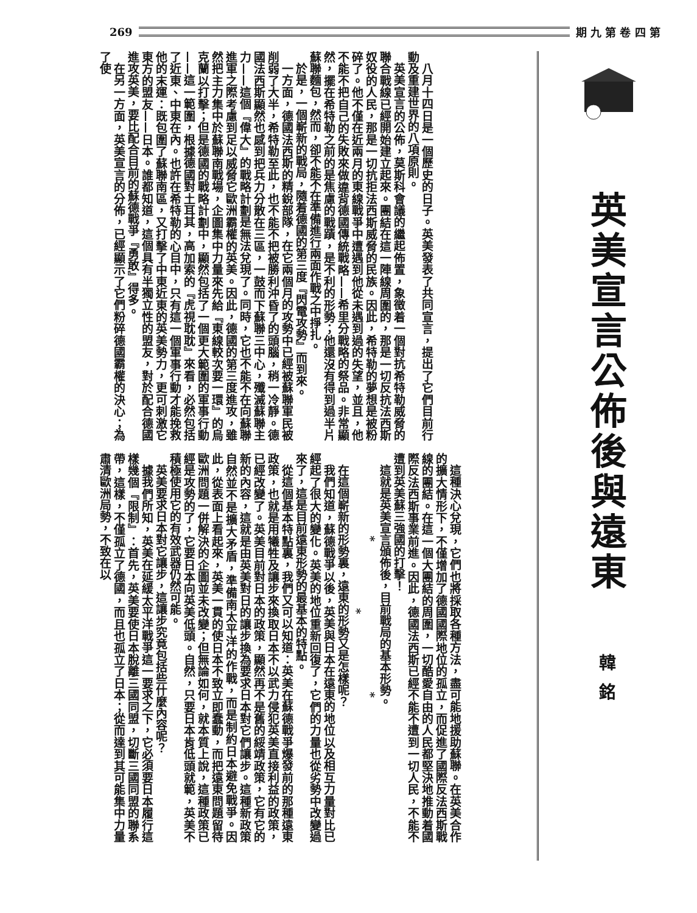269 期 九 第 卷 四 第
英美宣言公佈後與遠東
韓銘
八月十四日是一個歷史的日子。英美發表了共同宣言，提出了它們目前行動及重建世界的八項原則。
英美宣言的公佈，莫斯科會議的繼起佈置，象徵着一個對抗希特勒威脅的聯合戰線已經開始建立起來。團結在這一陣線周圍的，那是一切反抗法西斯奴役的人民，那是一切抗拒法西斯威脅的民族。因此，希特勒的夢想是被粉碎了。他不僅在近兩月的東線戰爭中遭遇到他從未遇到過的失望，並且，他不能不把自己的失敗來做違背德國傳統戰略——希里分戰略的祭品。非常顯然，擺在希特勒之前的是焦慮的戰蹟，是不利的形勢；他還沒有得到過半片蘇聯麵包，然而，卻不能不在準備進行兩面作戰之中掙扎。
於是，一個嶄新的戰局，隨着德國的第三度『閃電攻勢』而到來。
一方面，德國法西斯的精銳部隊，在它兩個月的攻勢中已經被蘇聯軍民被削弱了大半，希特勒至此，也不能不把被勝利沖昏了的頭腦，稍一冷靜。德國法西斯顯然也感到把兵力分散在三區，一鼓而下蘇聯三中心，殲滅蘇聯主力——這個『偉大』的戰略計劃是無法兌現了。同時，它也不能不在向蘇聯進軍之際考慮到足以威脅它歐洲霸權的英美。因此，德國的第三度進攻，雖然把主力集中於蘇聯南戰場，企圖集中力量來先給『東線較次要一環』的烏克蘭以打擊；但是德國的戰略計劃中，顯然包括了一個更大範圍的軍事行動——這一範圍，根據德國對土耳其，高加索的『虎視耽耽』來看，必然包括了近東、中東在內。也許在希特勒的心目中，只有這一個軍事行動才能挽救他的末運：既包圍了蘇聯南區，又打擊了中東近東的英美勢力，更可刺激它東方的盟友——日本。誰都知道，這個具有半獨立性的盟友，對於配合德國進攻英美，要比配合目前的蘇德戰爭『勇敢』得多。
在另一方面，英美宣言的分佈，已經顯示了它們粉碎德國霸權的決心；為了使
這種決心兌現，它們也將採取各種方法，盡可能地援助蘇聯。在英美合作的擴大情形下，不僅增加了德國國際地位的孤立，而促進了國際反法西斯戰線的團結。在這一個大團結的周圍，一切酷愛自由的人民都堅決地推動着國際反法西斯事業前進。因此，德國法西斯已經不能不遭到一切人民，不能不遭到英美蘇三強國的打擊！
這就是英美宣言頒佈後，目前戰局的基本形勢。
* * *
在這個嶄新的形勢裏，遠東的形勢又是怎樣呢？
我們知道，蘇德戰爭以後，英美與日本在遠東的地位以及相互力量對比已經起了很大的變化。英美的地位重新回復了，它們的力量也從劣勢中改變過來了，這是目前遠東形勢的最基本的特點。
從這個基本特點裏，我們又可以知道：英美在蘇德戰爭爆發前的那種遠東政策，也就是用犧牲及讓步來換取日本不以武力侵犯英美直接利益的政策，已經改變了。英美目前對日本的政策，顯然再不是舊的綏靖政策，它有它的新的內容，這就是由英美對日的讓步換為要求日本對它們讓步。這種新政策自然並不是擴大矛盾，準備南太平洋的作戰，而是制約日本避免戰爭。因此，從表面上看起來，英美一貫的使日本不致立即蠢動，而把遠東問題留待歐洲問題一併解決的企圖並未改變；但無論如何，就本質上說，這種政策已經是攻勢的了，它要日本向英美低頭。自然，只要日本肯低頭就範，英美不積極使用它的有效武器仍然可能。
英美要求日本對它讓步，這讓步究竟包括些什麼內容呢？
據我們所知，英美在延緩太平洋戰爭這一要求之下，它必須要日本履行這樣幾個『限制』：首先，英美要使日本脫離三國同盟，切斷三國同盟的聯系帶，這樣，不僅孤立了德國，而且也孤立了日本；從而達到其可能集中力量肅清歐洲局勢，不致在以